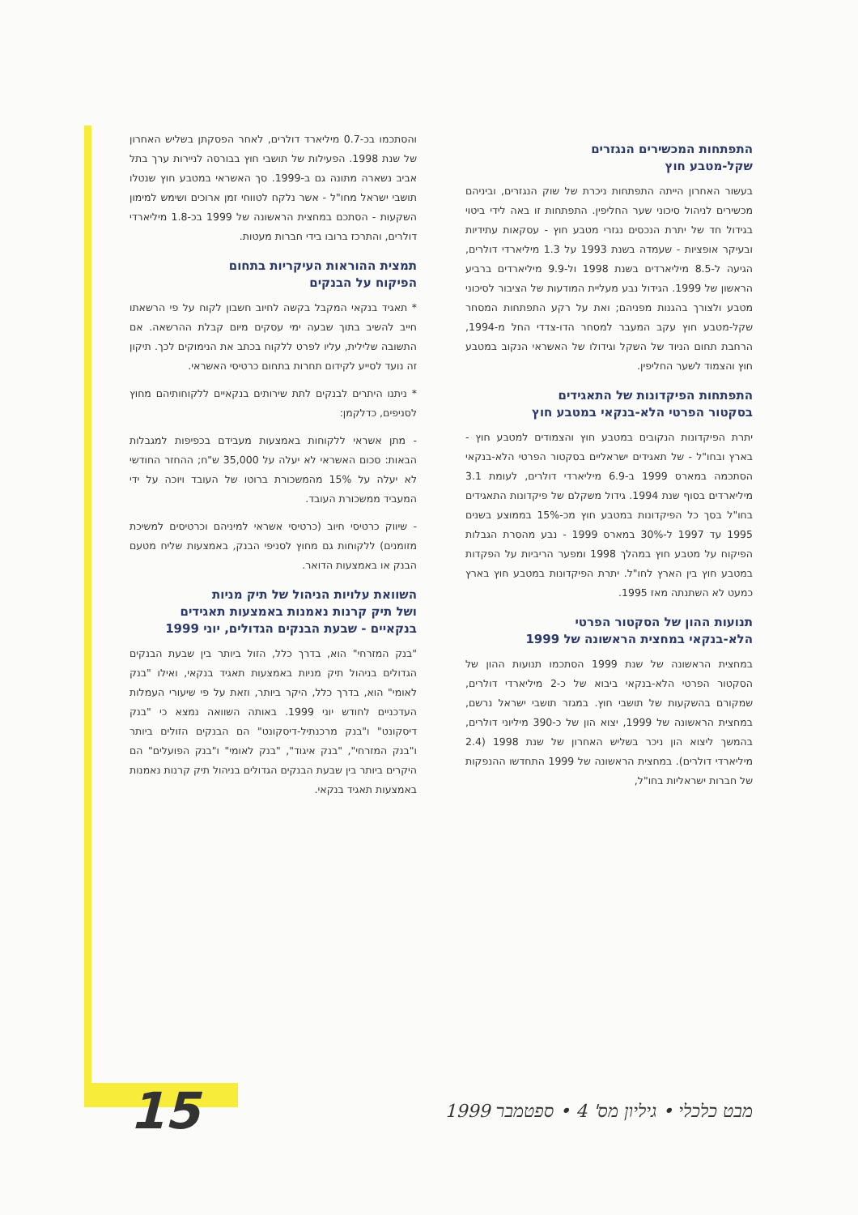התפתחות המכשירים הנגזרים
שקל-מטבע חוץ
בעשור האחרון הייתה התפתחות ניכרת של שוק הנגזרים, וביניהם מכשירים לניהול סיכוני שער החליפין. התפתחות זו באה לידי ביטוי בגידול חד של יתרת הנכסים נגזרי מטבע חוץ - עסקאות עתידיות ובעיקר אופציות - שעמדה בשנת 1993 על 1.3 מיליארדי דולרים, הגיעה ל-8.5 מיליארדים בשנת 1998 ול-9.9 מיליארדים ברביע הראשון של 1999. הגידול נבע מעליית המודעות של הציבור לסיכוני מטבע ולצורך בהגנות מפניהם; ואת על רקע התפתחות המסחר שקל-מטבע חוץ עקב המעבר למסחר הדו-צדדי החל מ-1994, הרחבת תחום הניוד של השקל וגידולו של האשראי הנקוב במטבע חוץ והצמוד לשער החליפין.
התפתחות הפיקדונות של התאגידים
בסקטור הפרטי הלא-בנקאי במטבע חוץ
יתרת הפיקדונות הנקובים במטבע חוץ והצמודים למטבע חוץ - בארץ ובחו"ל - של תאגידים ישראליים בסקטור הפרטי הלא-בנקאי הסתכמה במארס 1999 ב-6.9 מיליארדי דולרים, לעומת 3.1 מיליארדים בסוף שנת 1994. גידול משקלם של פיקדונות התאגידים בחו"ל בסך כל הפיקדונות במטבע חוץ מכ-15% בממוצע בשנים 1995 עד 1997 ל-30% במארס 1999 - נבע מהסרת הגבלות הפיקוח על מטבע חוץ במהלך 1998 ומפער הריביות על הפקדות במטבע חוץ בין הארץ לחו"ל. יתרת הפיקדונות במטבע חוץ בארץ כמעט לא השתנתה מאז 1995.
תנועות ההון של הסקטור הפרטי
הלא-בנקאי במחצית הראשונה של 1999
במחצית הראשונה של שנת 1999 הסתכמו תנועות ההון של הסקטור הפרטי הלא-בנקאי ביבוא של כ-2 מיליארדי דולרים, שמקורם בהשקעות של תושבי חוץ. במגזר תושבי ישראל נרשם, במחצית הראשונה של 1999, יצוא הון של כ-390 מיליוני דולרים, בהמשך ליצוא הון ניכר בשליש האחרון של שנת 1998 (2.4 מיליארדי דולרים). במחצית הראשונה של 1999 התחדשו ההנפקות של חברות ישראליות בחו"ל,
והסתכמו בכ-0.7 מיליארד דולרים, לאחר הפסקתן בשליש האחרון של שנת 1998. הפעילות של תושבי חוץ בבורסה לניירות ערך בתל אביב נשארה מתונה גם ב-1999. סך האשראי במטבע חוץ שנטלו תושבי ישראל מחו"ל - אשר נלקח לטווחי זמן ארוכים ושימש למימון השקעות - הסתכם במחצית הראשונה של 1999 בכ-1.8 מיליארדי דולרים, והתרכז ברובו בידי חברות מעטות.
תמצית ההוראות העיקריות בתחום
הפיקוח על הבנקים
* תאגיד בנקאי המקבל בקשה לחיוב חשבון לקוח על פי הרשאתו חייב להשיב בתוך שבעה ימי עסקים מיום קבלת ההרשאה. אם התשובה שלילית, עליו לפרט ללקוח בכתב את הנימוקים לכך. תיקון זה נועד לסייע לקידום תחרות בתחום כרטיסי האשראי.
* ניתנו היתרים לבנקים לתת שירותים בנקאיים ללקוחותיהם מחוץ לסניפים, כדלקמן:
- מתן אשראי ללקוחות באמצעות מעבידם בכפיפות למגבלות הבאות: סכום האשראי לא יעלה על 35,000 ש"ח; ההחזר החודשי לא יעלה על 15% מהמשכורת ברוטו של העובד ויוכה על ידי המעביד ממשכורת העובד.
- שיווק כרטיסי חיוב (כרטיסי אשראי למיניהם וכרטיסים למשיכת מזומנים) ללקוחות גם מחוץ לסניפי הבנק, באמצעות שליח מטעם הבנק או באמצעות הדואר.
השוואת עלויות הניהול של תיק מניות
ושל תיק קרנות נאמנות באמצעות תאגידים
בנקאיים - שבעת הבנקים הגדולים, יוני 1999
"בנק המזרחי" הוא, בדרך כלל, הזול ביותר בין שבעת הבנקים הגדולים בניהול תיק מניות באמצעות תאגיד בנקאי, ואילו "בנק לאומי" הוא, בדרך כלל, היקר ביותר, וזאת על פי שיעורי העמלות העדכניים לחודש יוני 1999. באותה השוואה נמצא כי "בנק דיסקונט" ו"בנק מרכנתיל-דיסקונט" הם הבנקים הזולים ביותר ו"בנק המזרחי", "בנק איגוד", "בנק לאומי" ו"בנק הפועלים" הם היקרים ביותר בין שבעת הבנקים הגדולים בניהול תיק קרנות נאמנות באמצעות תאגיד בנקאי.
מבט כלכלי • גיליון מס' 4 • ספטמבר 1999 15